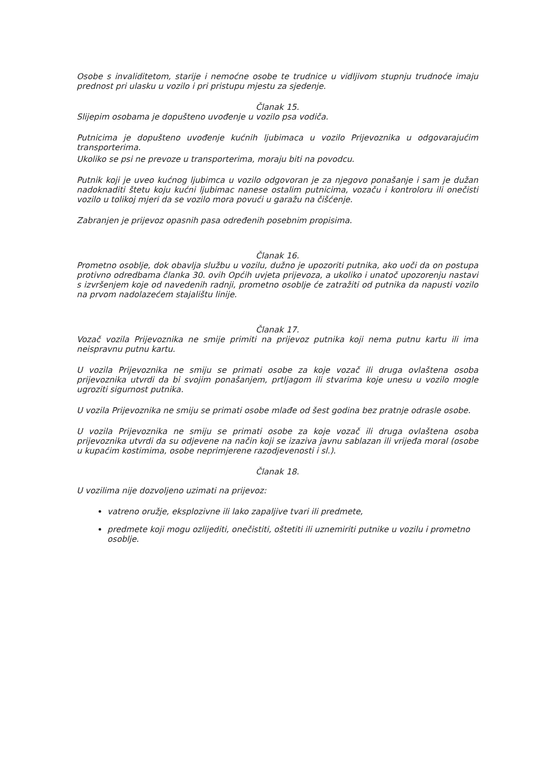Osobe s invaliditetom, starije i nemoćne osobe te trudnice u vidljivom stupnju trudnoće imaju prednost pri ulasku u vozilo i pri pristupu mjestu za sjedenje.
Članak 15.
Slijepim osobama je dopušteno uvođenje u vozilo psa vodiča.
Putnicima je dopušteno uvođenje kućnih ljubimaca u vozilo Prijevoznika u odgovarajućim transporterima.
Ukoliko se psi ne prevoze u transporterima, moraju biti na povodcu.
Putnik koji je uveo kućnog ljubimca u vozilo odgovoran je za njegovo ponašanje i sam je dužan nadoknaditi štetu koju kućni ljubimac nanese ostalim putnicima, vozaču i kontroloru ili onečisti vozilo u tolikoj mjeri da se vozilo mora povući u garažu na čišćenje.
Zabranjen je prijevoz opasnih pasa određenih posebnim propisima.
Članak 16.
Prometno osoblje, dok obavlja službu u vozilu, dužno je upozoriti putnika, ako uoči da on postupa protivno odredbama članka 30. ovih Općih uvjeta prijevoza, a ukoliko i unatoč upozorenju nastavi s izvršenjem koje od navedenih radnji, prometno osoblje će zatražiti od putnika da napusti vozilo na prvom nadolazećem stajalištu linije.
Članak 17.
Vozač vozila Prijevoznika ne smije primiti na prijevoz putnika koji nema putnu kartu ili ima neispravnu putnu kartu.
U vozila Prijevoznika ne smiju se primati osobe za koje vozač ili druga ovlaštena osoba prijevoznika utvrdi da bi svojim ponašanjem, prtljagom ili stvarima koje unesu u vozilo mogle ugroziti sigurnost putnika.
U vozila Prijevoznika ne smiju se primati osobe mlađe od šest godina bez pratnje odrasle osobe.
U vozila Prijevoznika ne smiju se primati osobe za koje vozač ili druga ovlaštena osoba prijevoznika utvrdi da su odjevene na način koji se izaziva javnu sablazan ili vrijeđa moral (osobe u kupaćim kostimima, osobe neprimjerene razodjevenosti i sl.).
Članak 18.
U vozilima nije dozvoljeno uzimati na prijevoz:
vatreno oružje, eksplozivne ili lako zapaljive tvari ili predmete,
predmete koji mogu ozlijediti, onečistiti, oštetiti ili uznemiriti putnike u vozilu i prometno osoblje.